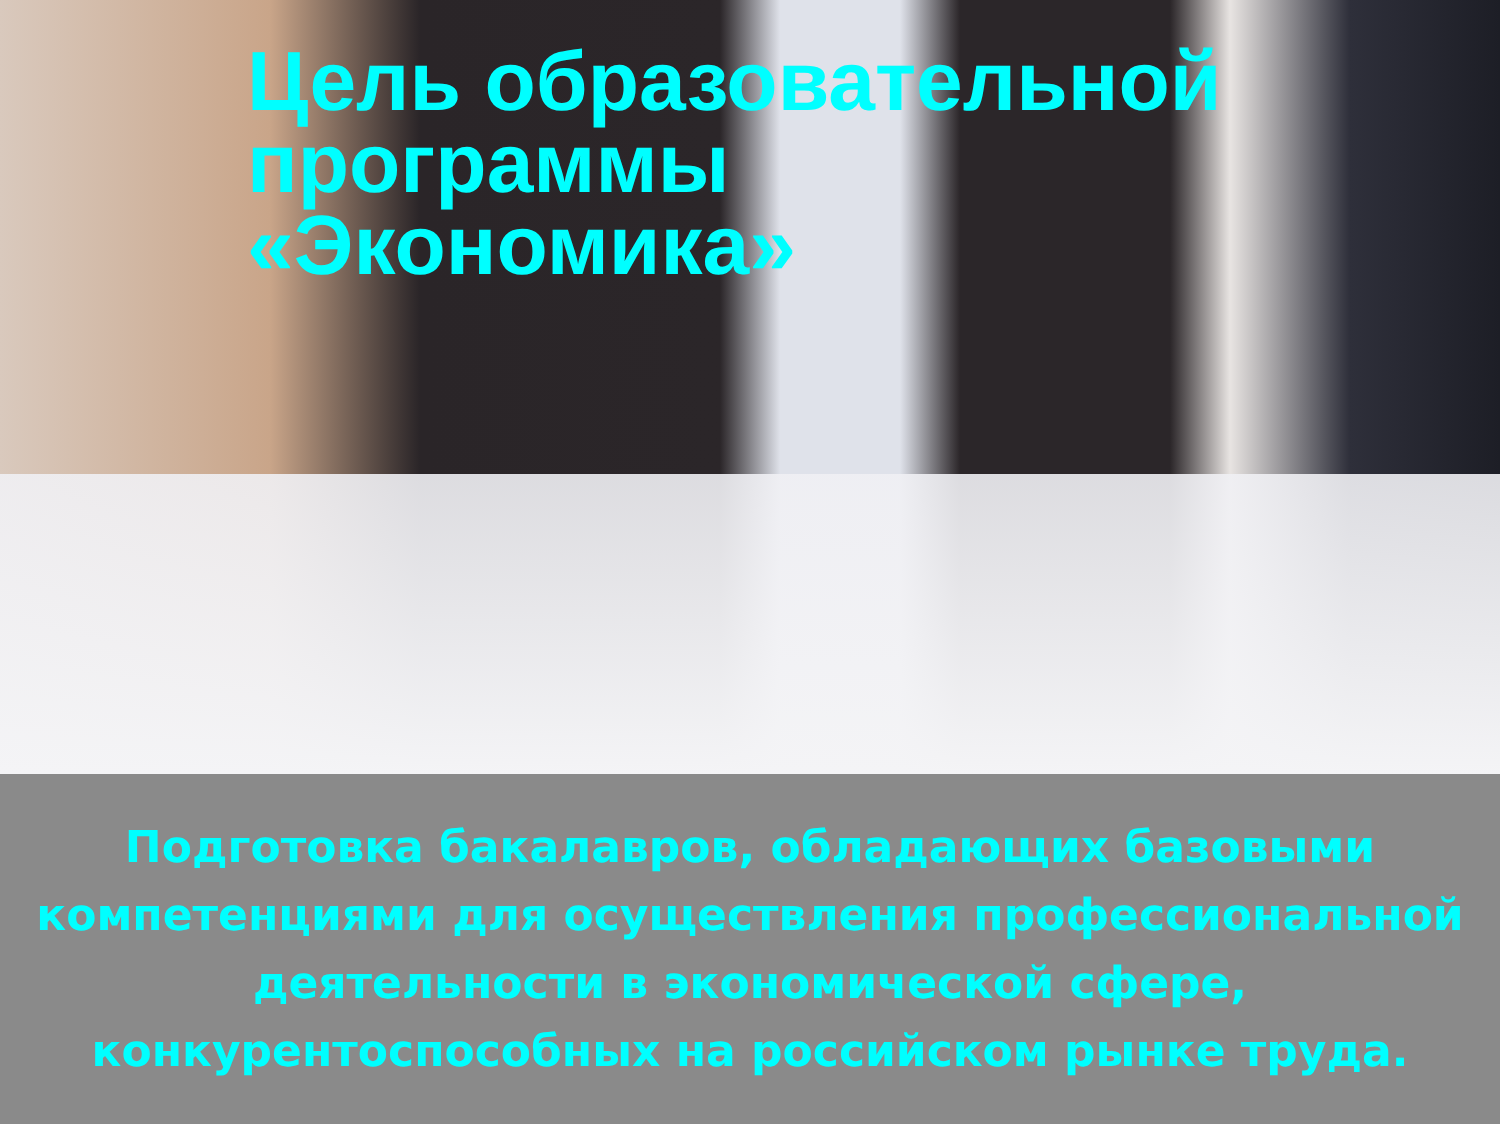Цель образовательной
программы
«Экономика»
Подготовка бакалавров, обладающих базовыми компетенциями для осуществления профессиональной деятельности в экономической сфере, конкурентоспособных на российском рынке труда.